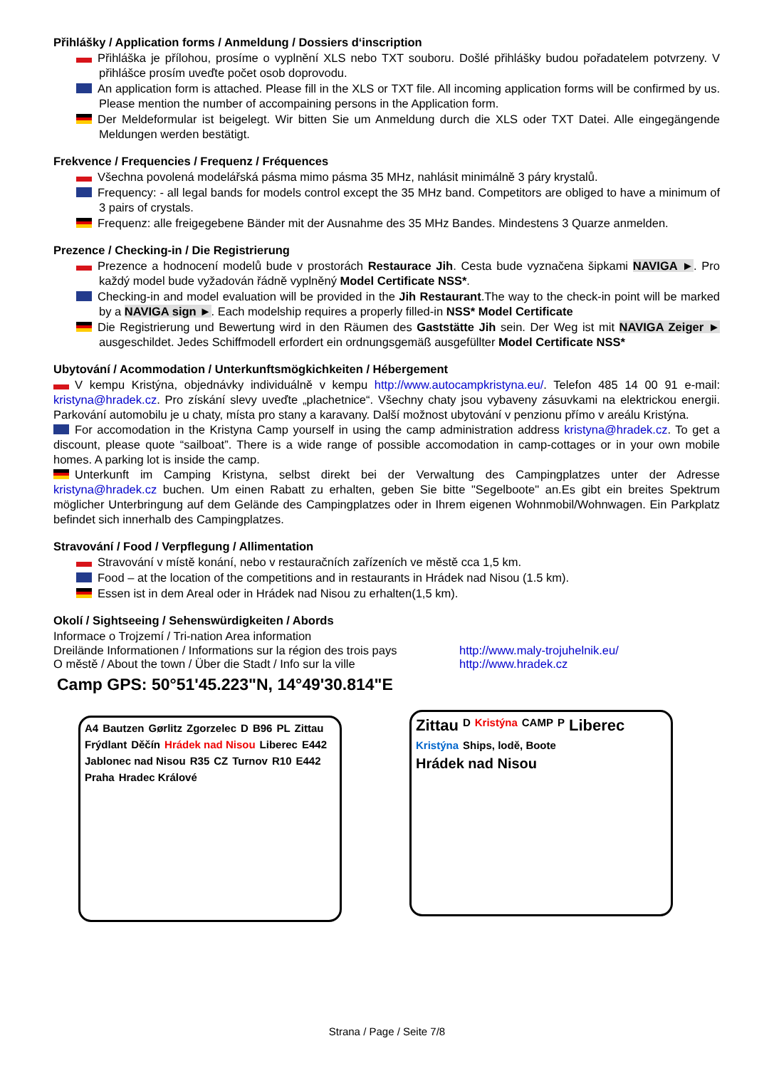Přihlášky / Application forms / Anmeldung / Dossiers d‘inscription
Přihláška je přílohou, prosíme o vyplnění XLS nebo TXT souboru. Došlé přihlášky budou pořadatelem potvrzeny. V přihlášce prosím uveďte počet osob doprovodu.
An application form is attached. Please fill in the XLS or TXT file. All incoming application forms will be confirmed by us. Please mention the number of accompaining persons in the Application form.
Der Meldeformular ist beigelegt. Wir bitten Sie um Anmeldung durch die XLS oder TXT Datei. Alle eingegängende Meldungen werden bestätigt.
Frekvence / Frequencies / Frequenz / Fréquences
Všechna povolená modelářská pásma mimo pásma 35 MHz, nahlásit minimálně 3 páry krystalů.
Frequency: - all legal bands for models control except the 35 MHz band. Competitors are obliged to have a minimum of 3 pairs of crystals.
Frequenz: alle freigegebene Bänder mit der Ausnahme des 35 MHz Bandes. Mindestens 3 Quarze anmelden.
Prezence / Checking-in / Die Registrierung
Prezence a hodnocení modelů bude v prostorách Restaurace Jih. Cesta bude vyznačena šipkami NAVIGA ►. Pro každý model bude vyžadován řádně vyplněný Model Certificate NSS*.
Checking-in and model evaluation will be provided in the Jih Restaurant.The way to the check-in point will be marked by a NAVIGA sign ►. Each modelship requires a properly filled-in NSS* Model Certificate
Die Registrierung und Bewertung wird in den Räumen des Gaststätte Jih sein. Der Weg ist mit NAVIGA Zeiger ► ausgeschildet. Jedes Schiffmodell erfordert ein ordnungsgemäß ausgefüllter Model Certificate NSS*
Ubytování / Acommodation / Unterkunftsmögkichkeiten / Hébergement
V kempu Kristýna, objednávky individuálně v kempu http://www.autocampkristyna.eu/. Telefon 485 14 00 91 e-mail: kristyna@hradek.cz. Pro získání slevy uveďte „plachetnice“. Všechny chaty jsou vybaveny zásuvkami na elektrickou energii. Parkování automobilu je u chaty, místa pro stany a karavany. Další možnost ubytování v penzionu přímo v areálu Kristýna.
For accomodation in the Kristyna Camp yourself in using the camp administration address kristyna@hradek.cz. To get a discount, please quote “sailboat”. There is a wide range of possible accomodation in camp-cottages or in your own mobile homes. A parking lot is inside the camp.
Unterkunft im Camping Kristyna, selbst direkt bei der Verwaltung des Campingplatzes unter der Adresse kristyna@hradek.cz buchen. Um einen Rabatt zu erhalten, geben Sie bitte "Segelboote" an.Es gibt ein breites Spektrum möglicher Unterbringung auf dem Gelände des Campingplatzes oder in Ihrem eigenen Wohnmobil/Wohnwagen. Ein Parkplatz befindet sich innerhalb des Campingplatzes.
Stravování / Food / Verpflegung / Allimentation
Stravování v místě konání, nebo v restauračních zařízeních ve městě cca 1,5 km.
Food – at the location of the competitions and in restaurants in Hrádek nad Nisou (1.5 km).
Essen ist in dem Areal oder in Hrádek nad Nisou zu erhalten(1,5 km).
Okolí / Sightseeing / Sehenswürdigkeiten / Abords
Informace o Trojzemí / Tri-nation Area information
Dreilände Informationen / Informations sur la région des trois pays
http://www.maly-trojuhelnik.eu/
O městě / About the town / Über die Stadt / Info sur la ville
http://www.hradek.cz
Camp GPS: 50°51'45.223"N, 14°49'30.814"E
A4 Bautzen Gørlitz Zgorzelec D B96 PL Zittau Frýdlant Děčín Hrádek nad Nisou Liberec E442 Jablonec nad Nisou R35 CZ Turnov R10 E442 Praha Hradec Králové
Zittau D Kristýna CAMP P Liberec Kristýna Ships, lodě, Boote Hrádek nad Nisou
Strana / Page / Seite 7/8